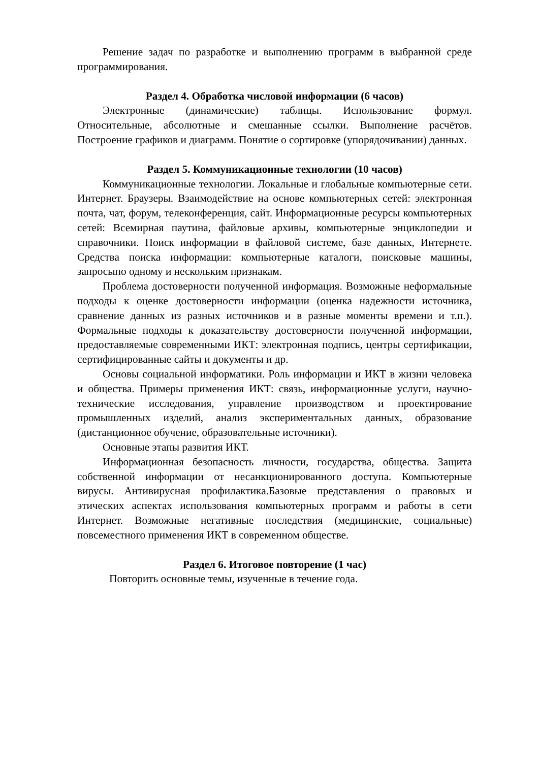Решение задач по разработке и выполнению программ в выбранной среде программирования.
Раздел 4. Обработка числовой информации (6 часов)
Электронные (динамические) таблицы. Использование формул. Относительные, абсолютные и смешанные ссылки. Выполнение расчётов. Построение графиков и диаграмм. Понятие о сортировке (упорядочивании) данных.
Раздел 5. Коммуникационные технологии (10 часов)
Коммуникационные технологии. Локальные и глобальные компьютерные сети. Интернет. Браузеры. Взаимодействие на основе компьютерных сетей: электронная почта, чат, форум, телеконференция, сайт. Информационные ресурсы компьютерных сетей: Всемирная паутина, файловые архивы, компьютерные энциклопедии и справочники. Поиск информации в файловой системе, базе данных, Интернете. Средства поиска информации: компьютерные каталоги, поисковые машины, запросыпо одному и нескольким признакам.
Проблема достоверности полученной информация. Возможные неформальные подходы к оценке достоверности информации (оценка надежности источника, сравнение данных из разных источников и в разные моменты времени и т.п.). Формальные подходы к доказательству достоверности полученной информации, предоставляемые современными ИКТ: электронная подпись, центры сертификации, сертифицированные сайты и документы и др.
Основы социальной информатики. Роль информации и ИКТ в жизни человека и общества. Примеры применения ИКТ: связь, информационные услуги, научно-технические исследования, управление производством и проектирование промышленных изделий, анализ экспериментальных данных, образование (дистанционное обучение, образовательные источники).
Основные этапы развития ИКТ.
Информационная безопасность личности, государства, общества. Защита собственной информации от несанкционированного доступа. Компьютерные вирусы. Антивирусная профилактика.Базовые представления о правовых и этических аспектах использования компьютерных программ и работы в сети Интернет. Возможные негативные последствия (медицинские, социальные) повсеместного применения ИКТ в современном обществе.
Раздел 6. Итоговое повторение (1 час)
Повторить основные темы, изученные в течение года.